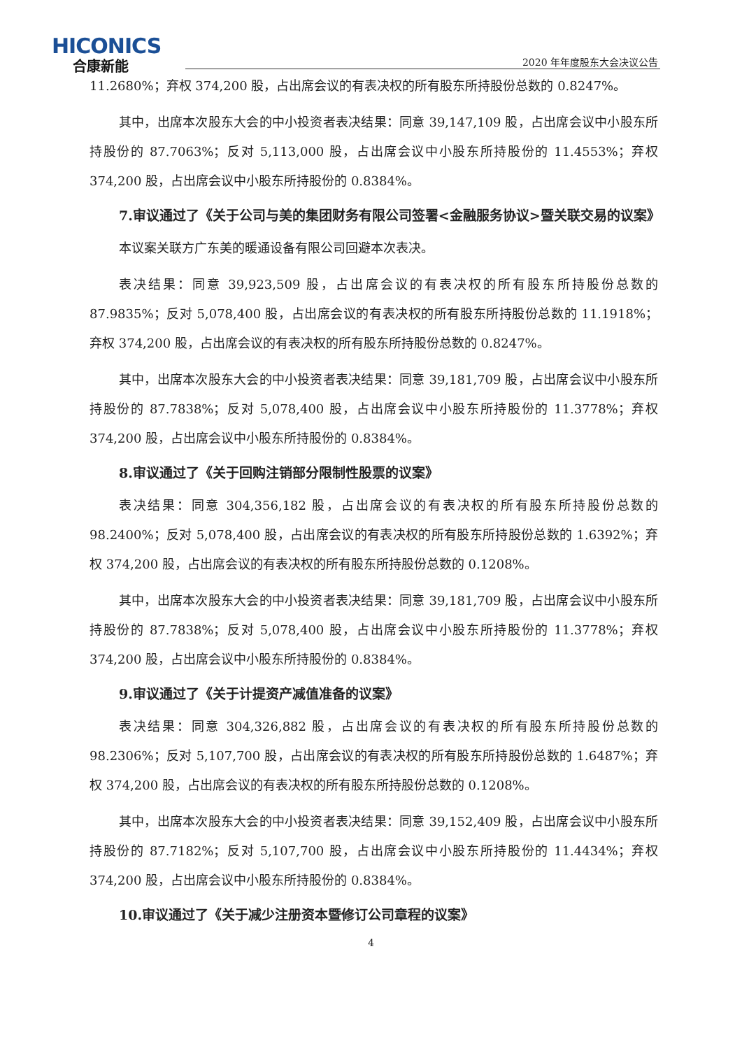HICONICS
合康新能
2020 年年度股东大会决议公告
11.2680%；弃权 374,200 股，占出席会议的有表决权的所有股东所持股份总数的 0.8247%。
其中，出席本次股东大会的中小投资者表决结果：同意 39,147,109 股，占出席会议中小股东所持股份的 87.7063%；反对 5,113,000 股，占出席会议中小股东所持股份的 11.4553%；弃权 374,200 股，占出席会议中小股东所持股份的 0.8384%。
7.审议通过了《关于公司与美的集团财务有限公司签署<金融服务协议>暨关联交易的议案》
本议案关联方广东美的暖通设备有限公司回避本次表决。
表决结果：同意 39,923,509 股，占出席会议的有表决权的所有股东所持股份总数的 87.9835%；反对 5,078,400 股，占出席会议的有表决权的所有股东所持股份总数的 11.1918%；弃权 374,200 股，占出席会议的有表决权的所有股东所持股份总数的 0.8247%。
其中，出席本次股东大会的中小投资者表决结果：同意 39,181,709 股，占出席会议中小股东所持股份的 87.7838%；反对 5,078,400 股，占出席会议中小股东所持股份的 11.3778%；弃权 374,200 股，占出席会议中小股东所持股份的 0.8384%。
8.审议通过了《关于回购注销部分限制性股票的议案》
表决结果：同意 304,356,182 股，占出席会议的有表决权的所有股东所持股份总数的 98.2400%；反对 5,078,400 股，占出席会议的有表决权的所有股东所持股份总数的 1.6392%；弃权 374,200 股，占出席会议的有表决权的所有股东所持股份总数的 0.1208%。
其中，出席本次股东大会的中小投资者表决结果：同意 39,181,709 股，占出席会议中小股东所持股份的 87.7838%；反对 5,078,400 股，占出席会议中小股东所持股份的 11.3778%；弃权 374,200 股，占出席会议中小股东所持股份的 0.8384%。
9.审议通过了《关于计提资产减值准备的议案》
表决结果：同意 304,326,882 股，占出席会议的有表决权的所有股东所持股份总数的 98.2306%；反对 5,107,700 股，占出席会议的有表决权的所有股东所持股份总数的 1.6487%；弃权 374,200 股，占出席会议的有表决权的所有股东所持股份总数的 0.1208%。
其中，出席本次股东大会的中小投资者表决结果：同意 39,152,409 股，占出席会议中小股东所持股份的 87.7182%；反对 5,107,700 股，占出席会议中小股东所持股份的 11.4434%；弃权 374,200 股，占出席会议中小股东所持股份的 0.8384%。
10.审议通过了《关于减少注册资本暨修订公司章程的议案》
4